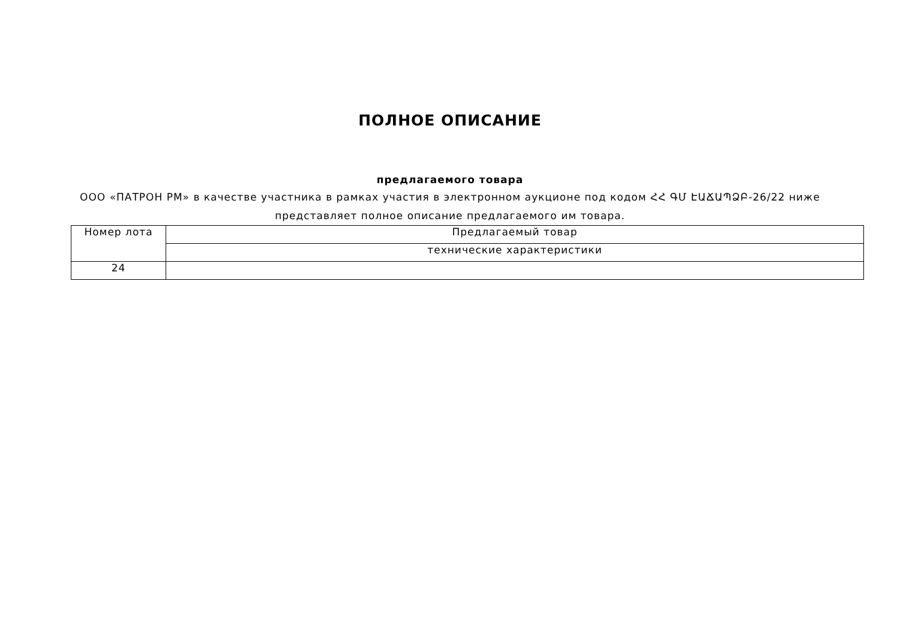ПОЛНОЕ ОПИСАНИЕ
предлагаемого товара
ООО «ПАТРОН РМ» в качестве участника в рамках участия в электронном аукционе под кодом ՀՀ ԳՄ ԷԱՃԱՊՁԲ-26/22 ниже представляет полное описание предлагаемого им товара.
| Номер лота | Предлагаемый товар |
| --- | --- |
| | технические характеристики |
| 24 | |